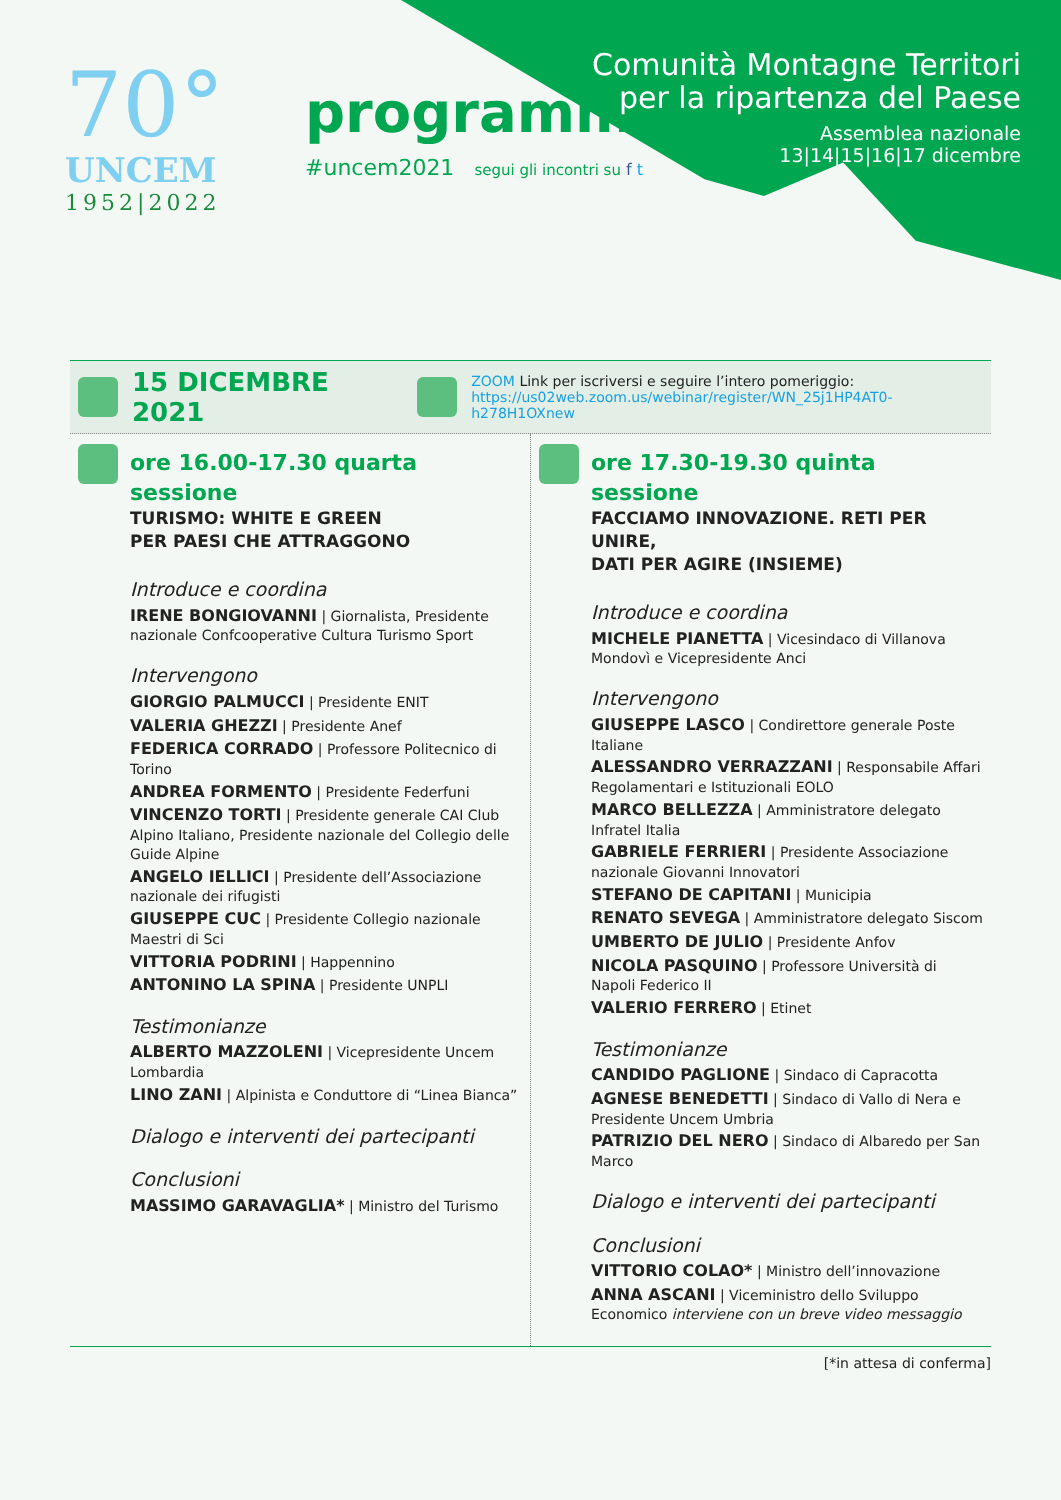70°
UNCEM
1952|2022
programma
#uncem2021 segui gli incontri su f t
Comunità Montagne Territori
per la ripartenza del Paese
Assemblea nazionale
13|14|15|16|17 dicembre
15 DICEMBRE 2021
ZOOM Link per iscriversi e seguire l’intero pomeriggio:
https://us02web.zoom.us/webinar/register/WN_25j1HP4AT0-h278H1OXnew
ore 16.00-17.30 quarta sessione
TURISMO: WHITE E GREEN
PER PAESI CHE ATTRAGGONO
Introduce e coordina
IRENE BONGIOVANNI | Giornalista, Presidente nazionale Confcooperative Cultura Turismo Sport
Intervengono
GIORGIO PALMUCCI | Presidente ENIT
VALERIA GHEZZI | Presidente Anef
FEDERICA CORRADO | Professore Politecnico di Torino
ANDREA FORMENTO | Presidente Federfuni
VINCENZO TORTI | Presidente generale CAI Club Alpino Italiano, Presidente nazionale del Collegio delle Guide Alpine
ANGELO IELLICI | Presidente dell’Associazione nazionale dei rifugisti
GIUSEPPE CUC | Presidente Collegio nazionale Maestri di Sci
VITTORIA PODRINI | Happennino
ANTONINO LA SPINA | Presidente UNPLI
Testimonianze
ALBERTO MAZZOLENI | Vicepresidente Uncem Lombardia
LINO ZANI | Alpinista e Conduttore di “Linea Bianca”
Dialogo e interventi dei partecipanti
Conclusioni
MASSIMO GARAVAGLIA* | Ministro del Turismo
ore 17.30-19.30 quinta sessione
FACCIAMO INNOVAZIONE. RETI PER UNIRE,
DATI PER AGIRE (INSIEME)
Introduce e coordina
MICHELE PIANETTA | Vicesindaco di Villanova Mondovì e Vicepresidente Anci
Intervengono
GIUSEPPE LASCO | Condirettore generale Poste Italiane
ALESSANDRO VERRAZZANI | Responsabile Affari Regolamentari e Istituzionali EOLO
MARCO BELLEZZA | Amministratore delegato Infratel Italia
GABRIELE FERRIERI | Presidente Associazione nazionale Giovanni Innovatori
STEFANO DE CAPITANI | Municipia
RENATO SEVEGA | Amministratore delegato Siscom
UMBERTO DE JULIO | Presidente Anfov
NICOLA PASQUINO | Professore Università di Napoli Federico II
VALERIO FERRERO | Etinet
Testimonianze
CANDIDO PAGLIONE | Sindaco di Capracotta
AGNESE BENEDETTI | Sindaco di Vallo di Nera e Presidente Uncem Umbria
PATRIZIO DEL NERO | Sindaco di Albaredo per San Marco
Dialogo e interventi dei partecipanti
Conclusioni
VITTORIO COLAO* | Ministro dell’innovazione
ANNA ASCANI | Viceministro dello Sviluppo Economico interviene con un breve video messaggio
[*in attesa di conferma]